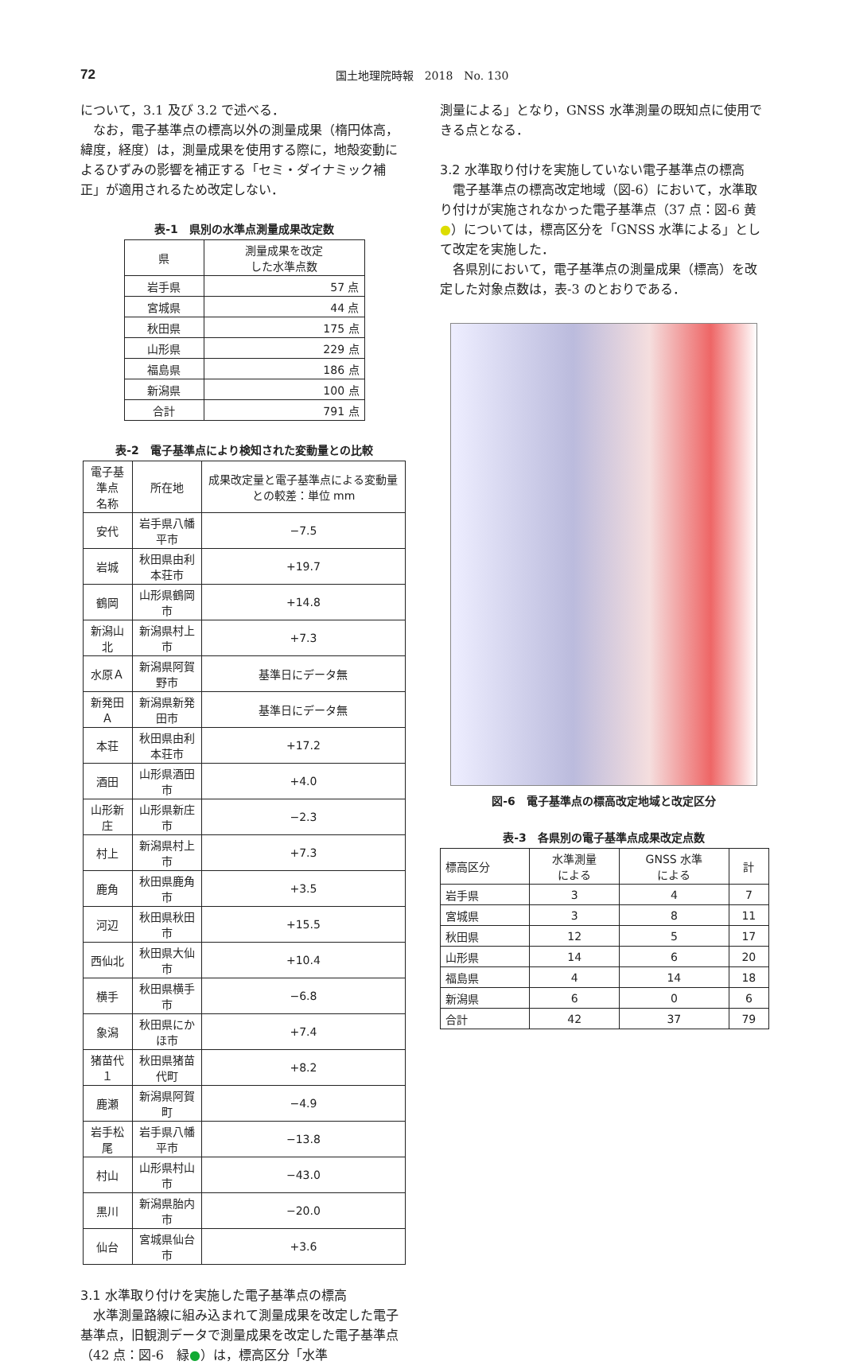72
国土地理院時報　2018　No. 130
について，3.1 及び 3.2 で述べる．
なお，電子基準点の標高以外の測量成果（楕円体高，緯度，経度）は，測量成果を使用する際に，地殻変動によるひずみの影響を補正する「セミ・ダイナミック補正」が適用されるため改定しない．
表-1　県別の水準点測量成果改定数
| 県 | 測量成果を改定 した水準点数 |
| --- | --- |
| 岩手県 | 57 点 |
| 宮城県 | 44 点 |
| 秋田県 | 175 点 |
| 山形県 | 229 点 |
| 福島県 | 186 点 |
| 新潟県 | 100 点 |
| 合計 | 791 点 |
表-2　電子基準点により検知された変動量との比較
| 電子基準点 名称 | 所在地 | 成果改定量と電子基準点による変動量との較差：単位 mm |
| --- | --- | --- |
| 安代 | 岩手県八幡平市 | −7.5 |
| 岩城 | 秋田県由利本荘市 | +19.7 |
| 鶴岡 | 山形県鶴岡市 | +14.8 |
| 新潟山北 | 新潟県村上市 | +7.3 |
| 水原Ａ | 新潟県阿賀野市 | 基準日にデータ無 |
| 新発田Ａ | 新潟県新発田市 | 基準日にデータ無 |
| 本荘 | 秋田県由利本荘市 | +17.2 |
| 酒田 | 山形県酒田市 | +4.0 |
| 山形新庄 | 山形県新庄市 | −2.3 |
| 村上 | 新潟県村上市 | +7.3 |
| 鹿角 | 秋田県鹿角市 | +3.5 |
| 河辺 | 秋田県秋田市 | +15.5 |
| 西仙北 | 秋田県大仙市 | +10.4 |
| 横手 | 秋田県横手市 | −6.8 |
| 象潟 | 秋田県にかほ市 | +7.4 |
| 猪苗代１ | 秋田県猪苗代町 | +8.2 |
| 鹿瀬 | 新潟県阿賀町 | −4.9 |
| 岩手松尾 | 岩手県八幡平市 | −13.8 |
| 村山 | 山形県村山市 | −43.0 |
| 黒川 | 新潟県胎内市 | −20.0 |
| 仙台 | 宮城県仙台市 | +3.6 |
3.1 水準取り付けを実施した電子基準点の標高
水準測量路線に組み込まれて測量成果を改定した電子基準点，旧観測データで測量成果を改定した電子基準点（42 点：図-6　緑●）は，標高区分「水準
測量による」となり，GNSS 水準測量の既知点に使用できる点となる．
3.2 水準取り付けを実施していない電子基準点の標高
電子基準点の標高改定地域（図-6）において，水準取り付けが実施されなかった電子基準点（37 点：図-6 黄●）については，標高区分を「GNSS 水準による」として改定を実施した．
各県別において，電子基準点の測量成果（標高）を改定した対象点数は，表-3 のとおりである．
図-6　電子基準点の標高改定地域と改定区分
表-3　各県別の電子基準点成果改定点数
| 標高区分 | 水準測量 による | GNSS 水準 による | 計 |
| --- | --- | --- | --- |
| 岩手県 | 3 | 4 | 7 |
| 宮城県 | 3 | 8 | 11 |
| 秋田県 | 12 | 5 | 17 |
| 山形県 | 14 | 6 | 20 |
| 福島県 | 4 | 14 | 18 |
| 新潟県 | 6 | 0 | 6 |
| 合計 | 42 | 37 | 79 |